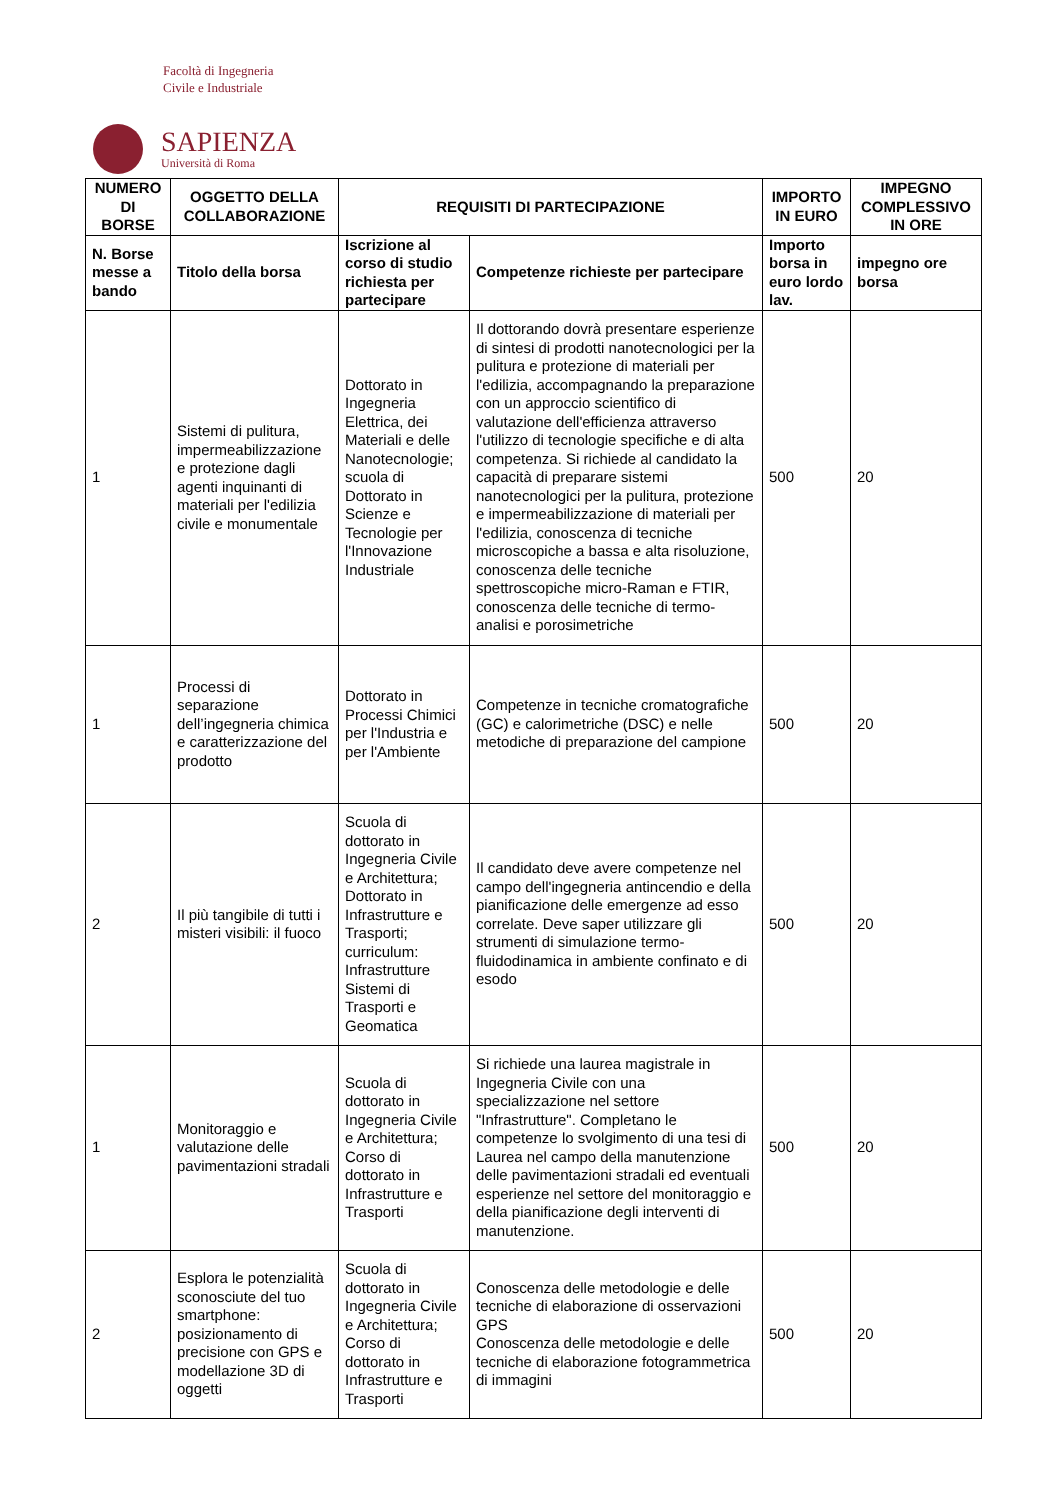Facoltà di Ingegneria
Civile e Industriale
SAPIENZA
Università di Roma
| NUMERO DI BORSE | OGGETTO DELLA COLLABORAZIONE | REQUISITI DI PARTECIPAZIONE | | IMPORTO IN EURO | IMPEGNO COMPLESSIVO IN ORE |
| --- | --- | --- | --- | --- | --- |
| N. Borse messe a bando | Titolo della borsa | Iscrizione al corso di studio richiesta per partecipare | Competenze richieste per partecipare | Importo borsa in euro lordo lav. | impegno ore borsa |
| 1 | Sistemi di pulitura, impermeabilizzazione e protezione dagli agenti inquinanti di materiali per l'edilizia civile e monumentale | Dottorato in Ingegneria Elettrica, dei Materiali e delle Nanotecnologie; scuola di Dottorato in Scienze e Tecnologie per l'Innovazione Industriale | Il dottorando dovrà presentare esperienze di sintesi di prodotti nanotecnologici per la pulitura e protezione di materiali per l'edilizia, accompagnando la preparazione con un approccio scientifico di valutazione dell'efficienza attraverso l'utilizzo di tecnologie specifiche e di alta competenza. Si richiede al candidato la capacità di preparare sistemi nanotecnologici per la pulitura, protezione e impermeabilizzazione di materiali per l'edilizia, conoscenza di tecniche microscopiche a bassa e alta risoluzione, conoscenza delle tecniche spettroscopiche micro-Raman e FTIR, conoscenza delle tecniche di termo-analisi e porosimetriche | 500 | 20 |
| 1 | Processi di separazione dell’ingegneria chimica e caratterizzazione del prodotto | Dottorato in Processi Chimici per l'Industria e per l'Ambiente | Competenze in tecniche cromatografiche (GC) e calorimetriche (DSC) e nelle metodiche di preparazione del campione | 500 | 20 |
| 2 | Il più tangibile di tutti i misteri visibili: il fuoco | Scuola di dottorato in Ingegneria Civile e Architettura; Dottorato in Infrastrutture e Trasporti; curriculum: Infrastrutture Sistemi di Trasporti e Geomatica | Il candidato deve avere competenze nel campo dell'ingegneria antincendio e della pianificazione delle emergenze ad esso correlate. Deve saper utilizzare gli strumenti di simulazione termo-fluidodinamica in ambiente confinato e di esodo | 500 | 20 |
| 1 | Monitoraggio e valutazione delle pavimentazioni stradali | Scuola di dottorato in Ingegneria Civile e Architettura; Corso di dottorato in Infrastrutture e Trasporti | Si richiede una laurea magistrale in Ingegneria Civile con una specializzazione nel settore "Infrastrutture". Completano le competenze lo svolgimento di una tesi di Laurea nel campo della manutenzione delle pavimentazioni stradali ed eventuali esperienze nel settore del monitoraggio e della pianificazione degli interventi di manutenzione. | 500 | 20 |
| 2 | Esplora le potenzialità sconosciute del tuo smartphone: posizionamento di precisione con GPS e modellazione 3D di oggetti | Scuola di dottorato in Ingegneria Civile e Architettura; Corso di dottorato in Infrastrutture e Trasporti | Conoscenza delle metodologie e delle tecniche di elaborazione di osservazioni GPS Conoscenza delle metodologie e delle tecniche di elaborazione fotogrammetrica di immagini | 500 | 20 |